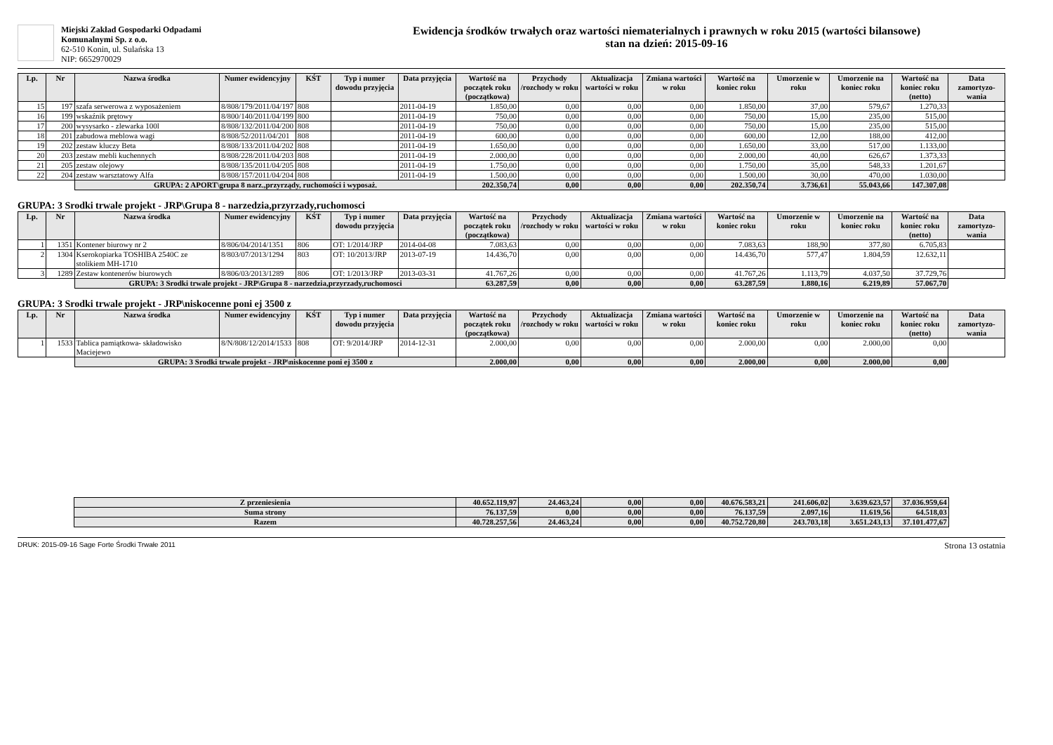Miejski Zakład Gospodarki Odpadami
Komunalnymi Sp. z o.o.
62-510 Konin, ul. Sulańska 13
NIP: 6652970029
Ewidencja środków trwałych oraz wartości niematerialnych i prawnych w roku 2015 (wartości bilansowe)
stan na dzień: 2015-09-16
| Lp. | Nr | Nazwa środka | Numer ewidencyjny | KŚT | Typ i numer dowodu przyjęcia | Data przyjęcia | Wartość na początek roku (początkowa) | Przychody /rozchody w roku | Aktualizacja wartości w roku | Zmiana wartości w roku | Wartość na koniec roku | Umorzenie w roku | Umorzenie na koniec roku | Wartość na koniec roku (netto) | Data zamortyzo-wania |
| --- | --- | --- | --- | --- | --- | --- | --- | --- | --- | --- | --- | --- | --- | --- | --- |
| 15 | 197 | szafa serwerowa z wyposażeniem | 8/808/179/2011/04/197 | 808 | | 2011-04-19 | 1.850,00 | 0,00 | 0,00 | 0,00 | 1.850,00 | 37,00 | 579,67 | 1.270,33 | |
| 16 | 199 | wskaźnik prętowy | 8/800/140/2011/04/199 | 800 | | 2011-04-19 | 750,00 | 0,00 | 0,00 | 0,00 | 750,00 | 15,00 | 235,00 | 515,00 | |
| 17 | 200 | wysysarko - zlewarka 100l | 8/808/132/2011/04/200 | 808 | | 2011-04-19 | 750,00 | 0,00 | 0,00 | 0,00 | 750,00 | 15,00 | 235,00 | 515,00 | |
| 18 | 201 | zabudowa meblowa wagi | 8/808/52/2011/04/201 | 808 | | 2011-04-19 | 600,00 | 0,00 | 0,00 | 0,00 | 600,00 | 12,00 | 188,00 | 412,00 | |
| 19 | 202 | zestaw kluczy Beta | 8/808/133/2011/04/202 | 808 | | 2011-04-19 | 1.650,00 | 0,00 | 0,00 | 0,00 | 1.650,00 | 33,00 | 517,00 | 1.133,00 | |
| 20 | 203 | zestaw mebli kuchennych | 8/808/228/2011/04/203 | 808 | | 2011-04-19 | 2.000,00 | 0,00 | 0,00 | 0,00 | 2.000,00 | 40,00 | 626,67 | 1.373,33 | |
| 21 | 205 | zestaw olejowy | 8/808/135/2011/04/205 | 808 | | 2011-04-19 | 1.750,00 | 0,00 | 0,00 | 0,00 | 1.750,00 | 35,00 | 548,33 | 1.201,67 | |
| 22 | 204 | zestaw warsztatowy Alfa | 8/808/157/2011/04/204 | 808 | | 2011-04-19 | 1.500,00 | 0,00 | 0,00 | 0,00 | 1.500,00 | 30,00 | 470,00 | 1.030,00 | |
| | | GRUPA: 2 APORT\grupa 8 narz.,przyrządy, ruchomości i wyposaż. | | | | | 202.350,74 | 0,00 | 0,00 | 0,00 | 202.350,74 | 3.736,61 | 55.043,66 | 147.307,08 | |
GRUPA: 3 Srodki trwale projekt - JRP\Grupa 8 - narzedzia,przyrzady,ruchomosci
| Lp. | Nr | Nazwa środka | Numer ewidencyjny | KŚT | Typ i numer dowodu przyjęcia | Data przyjęcia | Wartość na początek roku (początkowa) | Przychody /rozchody w roku | Aktualizacja wartości w roku | Zmiana wartości w roku | Wartość na koniec roku | Umorzenie w roku | Umorzenie na koniec roku | Wartość na koniec roku (netto) | Data zamortyzo-wania |
| --- | --- | --- | --- | --- | --- | --- | --- | --- | --- | --- | --- | --- | --- | --- | --- |
| 1 | 1351 | Kontener biurowy nr 2 | 8/806/04/2014/1351 | 806 | OT: 1/2014/JRP | 2014-04-08 | 7.083,63 | 0,00 | 0,00 | 0,00 | 7.083,63 | 188,90 | 377,80 | 6.705,83 | |
| 2 | 1304 | Kserokopiarka TOSHIBA 2540C ze stolikiem MH-1710 | 8/803/07/2013/1294 | 803 | OT: 10/2013/JRP | 2013-07-19 | 14.436,70 | 0,00 | 0,00 | 0,00 | 14.436,70 | 577,47 | 1.804,59 | 12.632,11 | |
| 3 | 1289 | Zestaw kontenerów biurowych | 8/806/03/2013/1289 | 806 | OT: 1/2013/JRP | 2013-03-31 | 41.767,26 | 0,00 | 0,00 | 0,00 | 41.767,26 | 1.113,79 | 4.037,50 | 37.729,76 | |
| | | GRUPA: 3 Srodki trwale projekt - JRP\Grupa 8 - narzedzia,przyrzady,ruchomosci | | | | | 63.287,59 | 0,00 | 0,00 | 0,00 | 63.287,59 | 1.880,16 | 6.219,89 | 57.067,70 | |
GRUPA: 3 Srodki trwale projekt - JRP\niskocenne poni ej 3500 z
| Lp. | Nr | Nazwa środka | Numer ewidencyjny | KŚT | Typ i numer dowodu przyjęcia | Data przyjęcia | Wartość na początek roku (początkowa) | Przychody /rozchody w roku | Aktualizacja wartości w roku | Zmiana wartości w roku | Wartość na koniec roku | Umorzenie w roku | Umorzenie na koniec roku | Wartość na koniec roku (netto) | Data zamortyzo-wania |
| --- | --- | --- | --- | --- | --- | --- | --- | --- | --- | --- | --- | --- | --- | --- | --- |
| 1 | 1533 | Tablica pamiątkowa- składowisko Maciejewo | 8/N/808/12/2014/1533 | 808 | OT: 9/2014/JRP | 2014-12-31 | 2.000,00 | 0,00 | 0,00 | 0,00 | 2.000,00 | 0,00 | 2.000,00 | 0,00 | |
| | | GRUPA: 3 Srodki trwale projekt - JRP\niskocenne poni ej 3500 z | | | | | 2.000,00 | 0,00 | 0,00 | 0,00 | 2.000,00 | 0,00 | 2.000,00 | 0,00 | |
| | | Z przeniesienia | 40.652.119,97 | 24.463,24 | 0,00 | 0,00 | 40.676.583,21 | 241.606,02 | 3.639.623,57 | 37.036.959,64 | |
| | | Suma strony | 76.137,59 | 0,00 | 0,00 | 0,00 | 76.137,59 | 2.097,16 | 11.619,56 | 64.518,03 | |
| | | Razem | 40.728.257,56 | 24.463,24 | 0,00 | 0,00 | 40.752.720,80 | 243.703,18 | 3.651.243,13 | 37.101.477,67 | |
DRUK: 2015-09-16 Sage Forte Środki Trwałe 2011 Strona 13 ostatnia